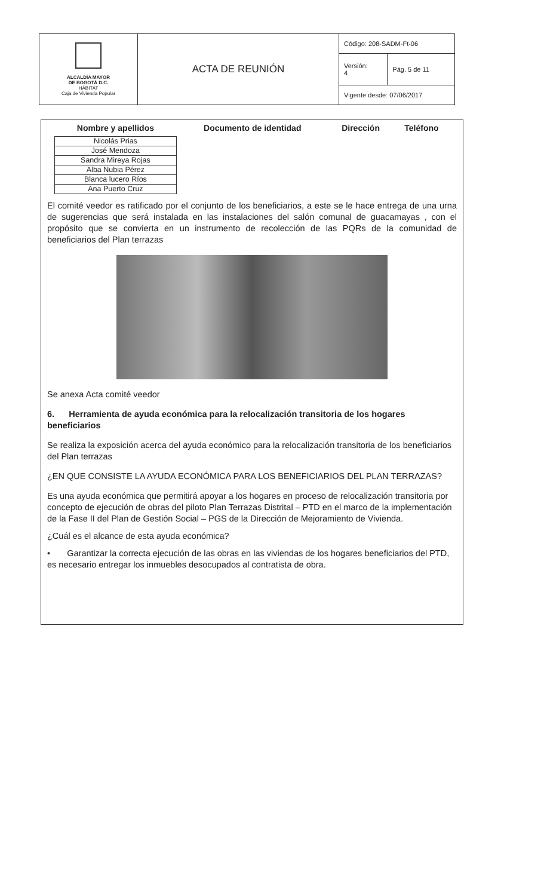| ALCALDÍA MAYOR DE BOGOTÁ D.C. HÁBITAT Caja de Vivienda Popular | ACTA DE REUNIÓN | Código: 208-SADM-Ft-06 | |
| | | Versión: 4 | Pág. 5 de 11 |
| | | Vigente desde: 07/06/2017 | |
| Nombre y apellidos | Documento de identidad | Dirección | Teléfono |
| --- | --- | --- | --- |
| Nicolás Prias | | | |
| José Mendoza | | | |
| Sandra Mireya Rojas | | | |
| Alba Nubia Pérez | | | |
| Blanca lucero Ríos | | | |
| Ana Puerto Cruz | | | |
El comité veedor es ratificado por el conjunto de los beneficiarios, a este se le hace entrega de una urna de sugerencias que será instalada en las instalaciones del salón comunal de guacamayas , con el propósito que se convierta en un instrumento de recolección de las PQRs de la comunidad de beneficiarios del Plan terrazas
Se anexa Acta comité veedor
6. Herramienta de ayuda económica para la relocalización transitoria de los hogares beneficiarios
Se realiza la exposición acerca del ayuda económico para la relocalización transitoria de los beneficiarios del Plan terrazas
¿EN QUE CONSISTE LA AYUDA ECONÓMICA PARA LOS BENEFICIARIOS DEL PLAN TERRAZAS?
Es una ayuda económica que permitirá apoyar a los hogares en proceso de relocalización transitoria por concepto de ejecución de obras del piloto Plan Terrazas Distrital – PTD en el marco de la implementación de la Fase II del Plan de Gestión Social – PGS de la Dirección de Mejoramiento de Vivienda.
¿Cuál es el alcance de esta ayuda económica?
• Garantizar la correcta ejecución de las obras en las viviendas de los hogares beneficiarios del PTD, es necesario entregar los inmuebles desocupados al contratista de obra.